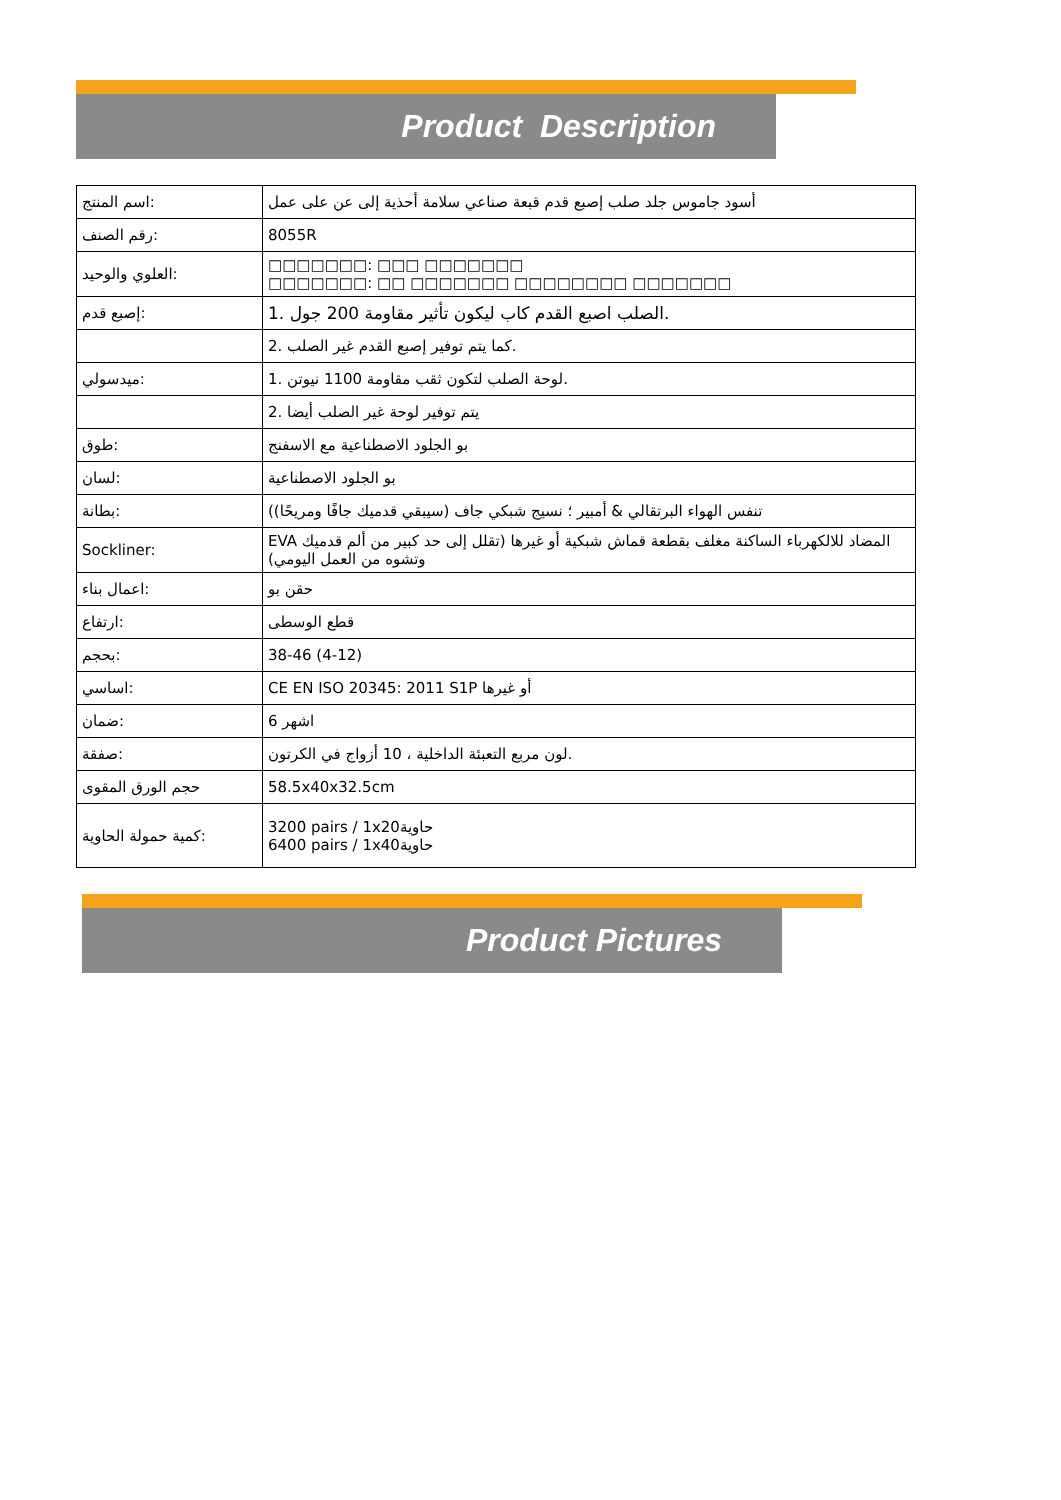Product Description
| اسم المنتج: | أسود جاموس جلد صلب إصبع قدم قبعة صناعي سلامة أحذية إلى عن على عمل |
| رقم الصنف: | 8055R |
| العلوي والوحيد: | □□□□□□□: □□□ □□□□□□□ □□□□□□□: □□ □□□□□□□ □□□□□□□□ □□□□□□□ |
| إصبع قدم: | 1. الصلب اصبع القدم كاب ليكون تأثير مقاومة 200 جول. |
| | 2. كما يتم توفير إصبع القدم غير الصلب. |
| ميدسولي: | 1. لوحة الصلب لتكون ثقب مقاومة 1100 نيوتن. |
| | 2. يتم توفير لوحة غير الصلب أيضا |
| طوق: | بو الجلود الاصطناعية مع الاسفنج |
| لسان: | بو الجلود الاصطناعية |
| بطانة: | (تنفس الهواء البرتقالي & أمبير ؛ نسيج شبكي جاف (سيبقي قدميك جافًا ومريحًا) |
| Sockliner: | EVA المضاد للالكهرباء الساكنة مغلف بقطعة قماش شبكية أو غيرها (تقلل إلى حد كبير من ألم قدميك وتشوه من العمل اليومي) |
| اعمال بناء: | حقن بو |
| ارتفاع: | قطع الوسطى |
| بحجم: | 38-46 (4-12) |
| اساسي: | CE EN ISO 20345: 2011 S1P أو غيرها |
| ضمان: | 6 اشهر |
| صفقة: | لون مربع التعبئة الداخلية ، 10 أزواج في الكرتون. |
| حجم الورق المقوى | 58.5x40x32.5cm |
| كمية حمولة الحاوية: | 3200 pairs / 1x20حاوية 6400 pairs / 1x40حاوية |
Product Pictures